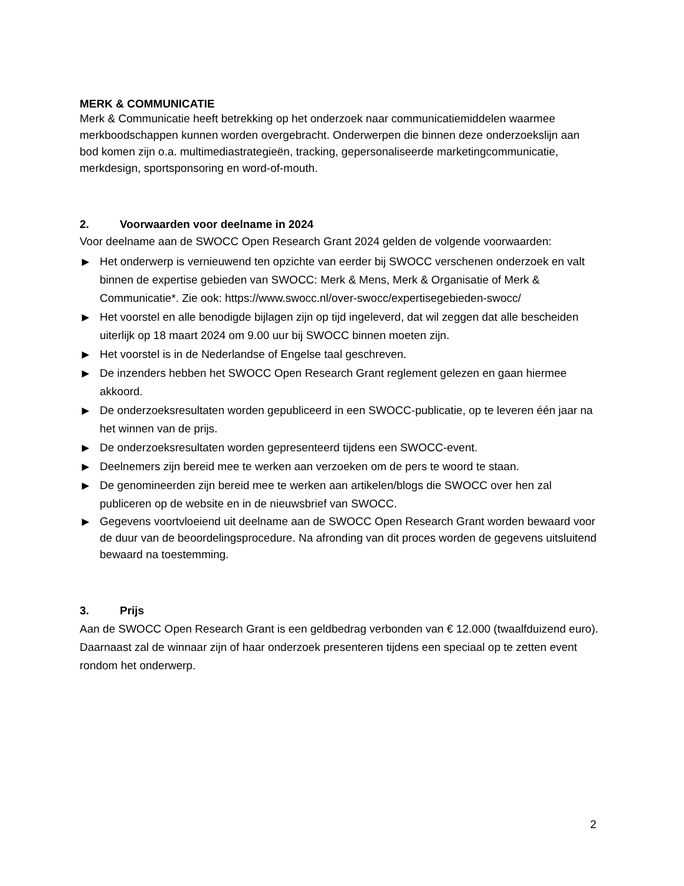MERK & COMMUNICATIE
Merk & Communicatie heeft betrekking op het onderzoek naar communicatiemiddelen waarmee merkboodschappen kunnen worden overgebracht. Onderwerpen die binnen deze onderzoekslijn aan bod komen zijn o.a. multimediastrategieën, tracking, gepersonaliseerde marketingcommunicatie, merkdesign, sportsponsoring en word-of-mouth.
2. Voorwaarden voor deelname in 2024
Voor deelname aan de SWOCC Open Research Grant 2024 gelden de volgende voorwaarden:
▶ Het onderwerp is vernieuwend ten opzichte van eerder bij SWOCC verschenen onderzoek en valt binnen de expertise gebieden van SWOCC: Merk & Mens, Merk & Organisatie of Merk & Communicatie*. Zie ook: https://www.swocc.nl/over-swocc/expertisegebieden-swocc/
▶ Het voorstel en alle benodigde bijlagen zijn op tijd ingeleverd, dat wil zeggen dat alle bescheiden uiterlijk op 18 maart 2024 om 9.00 uur bij SWOCC binnen moeten zijn.
▶ Het voorstel is in de Nederlandse of Engelse taal geschreven.
▶ De inzenders hebben het SWOCC Open Research Grant reglement gelezen en gaan hiermee akkoord.
▶ De onderzoeksresultaten worden gepubliceerd in een SWOCC-publicatie, op te leveren één jaar na het winnen van de prijs.
▶ De onderzoeksresultaten worden gepresenteerd tijdens een SWOCC-event.
▶ Deelnemers zijn bereid mee te werken aan verzoeken om de pers te woord te staan.
▶ De genomineerden zijn bereid mee te werken aan artikelen/blogs die SWOCC over hen zal publiceren op de website en in de nieuwsbrief van SWOCC.
▶ Gegevens voortvloeiend uit deelname aan de SWOCC Open Research Grant worden bewaard voor de duur van de beoordelingsprocedure. Na afronding van dit proces worden de gegevens uitsluitend bewaard na toestemming.
3. Prijs
Aan de SWOCC Open Research Grant is een geldbedrag verbonden van € 12.000 (twaalfduizend euro). Daarnaast zal de winnaar zijn of haar onderzoek presenteren tijdens een speciaal op te zetten event rondom het onderwerp.
2